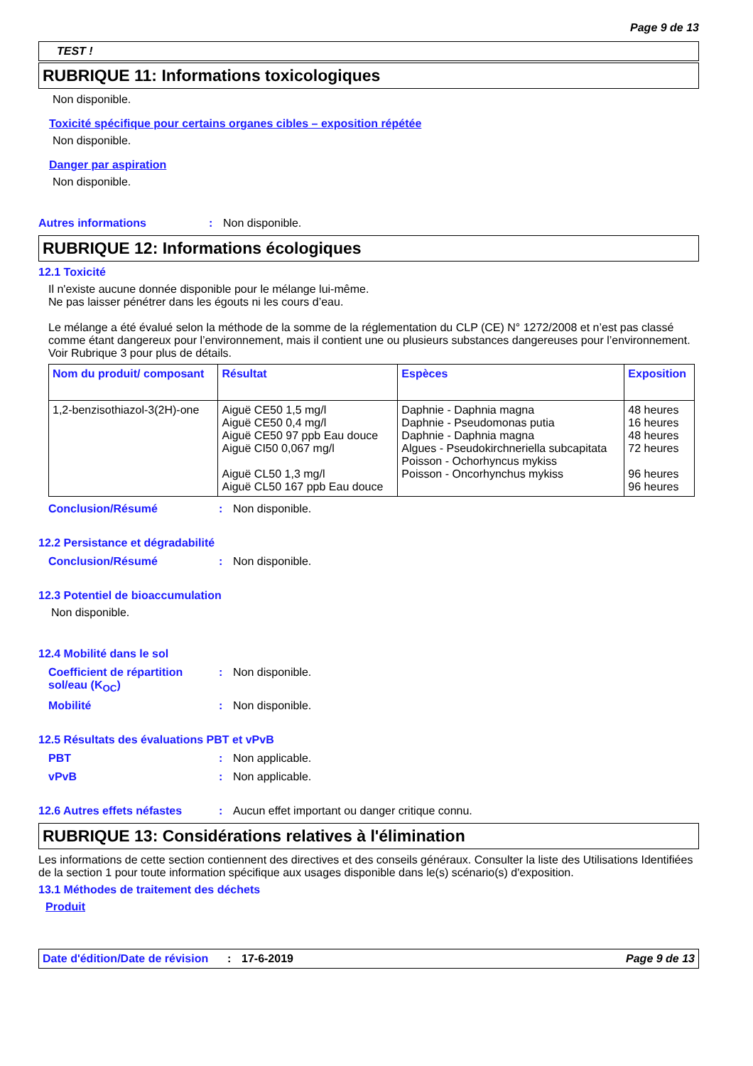Page 9 de 13
TEST !
RUBRIQUE 11: Informations toxicologiques
Non disponible.
Toxicité spécifique pour certains organes cibles – exposition répétée
Non disponible.
Danger par aspiration
Non disponible.
Autres informations: Non disponible.
RUBRIQUE 12: Informations écologiques
12.1 Toxicité
Il n'existe aucune donnée disponible pour le mélange lui-même.
Ne pas laisser pénétrer dans les égouts ni les cours d’eau.
Le mélange a été évalué selon la méthode de la somme de la réglementation du CLP (CE) N° 1272/2008 et n’est pas classé comme étant dangereux pour l’environnement, mais il contient une ou plusieurs substances dangereuses pour l’environnement. Voir Rubrique 3 pour plus de détails.
| Nom du produit/ composant | Résultat | Espèces | Exposition |
| --- | --- | --- | --- |
| 1,2-benzisothiazol-3(2H)-one | Aiguë CE50 1,5 mg/l Aiguë CE50 0,4 mg/l Aiguë CE50 97 ppb Eau douce Aiguë CI50 0,067 mg/l Aiguë CL50 1,3 mg/l Aiguë CL50 167 ppb Eau douce | Daphnie - Daphnia magna Daphnie - Pseudomonas putia Daphnie - Daphnia magna Algues - Pseudokirchneriella subcapitata Poisson - Ochorhyncus mykiss Poisson - Oncorhynchus mykiss | 48 heures 16 heures 48 heures 72 heures 96 heures 96 heures |
Conclusion/Résumé: Non disponible.
12.2 Persistance et dégradabilité
Conclusion/Résumé: Non disponible.
12.3 Potentiel de bioaccumulation
Non disponible.
12.4 Mobilité dans le sol
Coefficient de répartition sol/eau (K<sub>OC</sub>): Non disponible.
Mobilité: Non disponible.
12.5 Résultats des évaluations PBT et vPvB
PBT: Non applicable.
vPvB: Non applicable.
12.6 Autres effets néfastes: Aucun effet important ou danger critique connu.
RUBRIQUE 13: Considérations relatives à l'élimination
Les informations de cette section contiennent des directives et des conseils généraux. Consulter la liste des Utilisations Identifiées de la section 1 pour toute information spécifique aux usages disponible dans le(s) scénario(s) d'exposition.
13.1 Méthodes de traitement des déchets
Produit
Date d'édition/Date de révision: 17-6-2019 Page 9 de 13